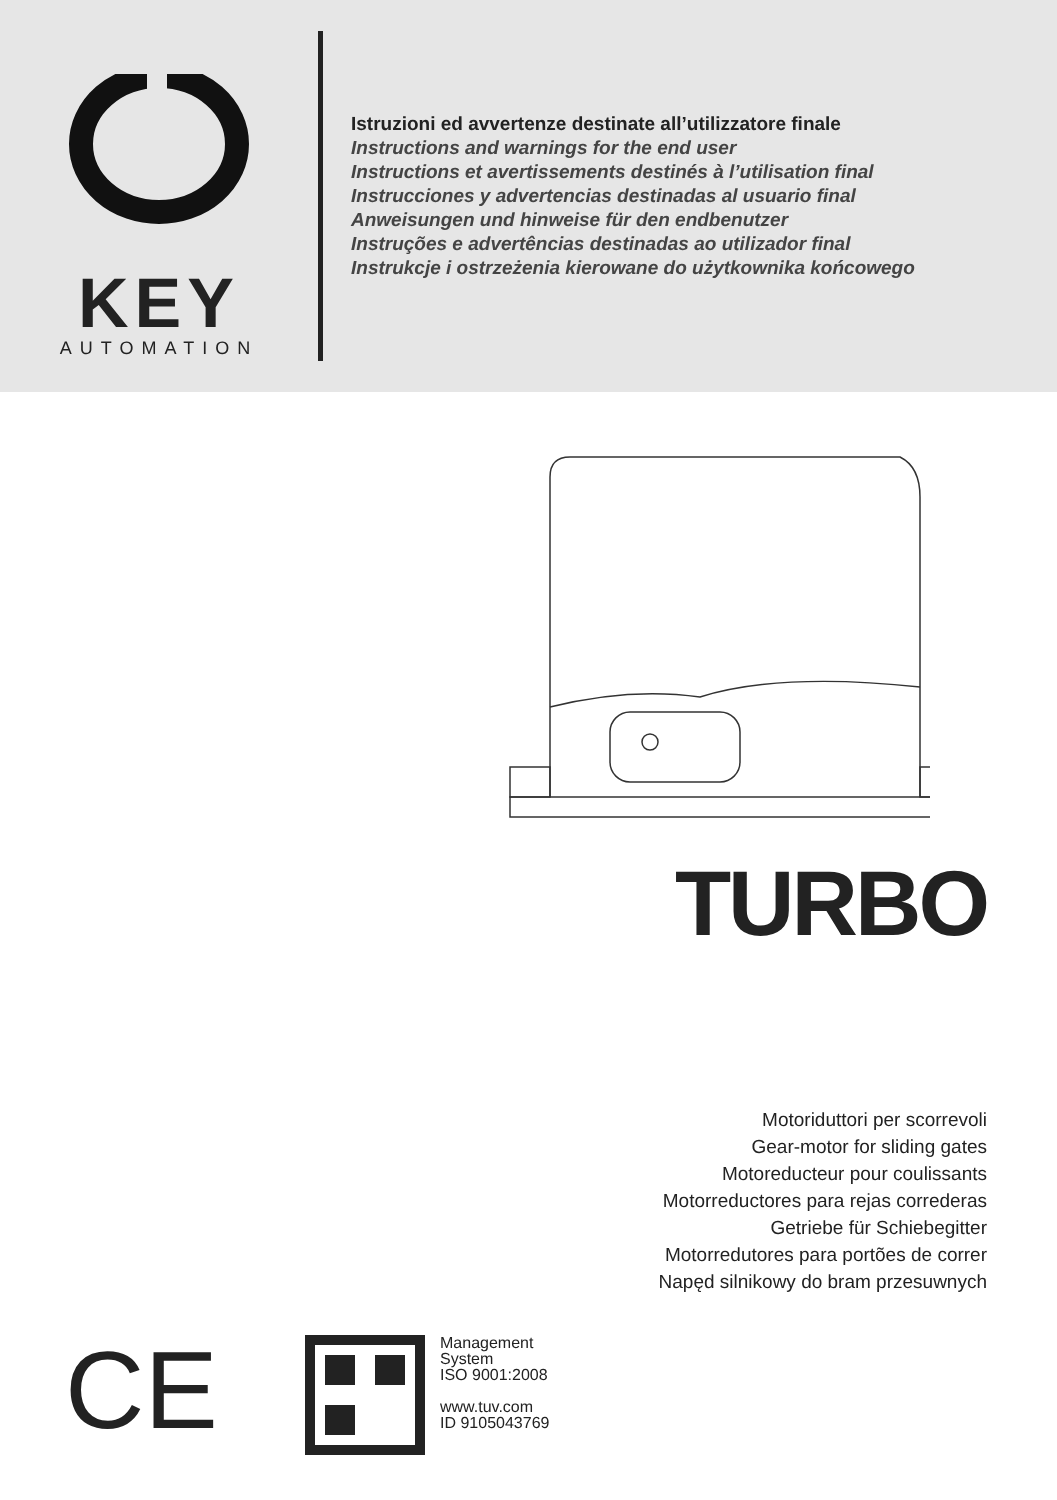KEY
AUTOMATION
Istruzioni ed avvertenze destinate all’utilizzatore finale
Instructions and warnings for the end user
Instructions et avertissements destinés à l’utilisation final
Instrucciones y advertencias destinadas al usuario final
Anweisungen und hinweise für den endbenutzer
Instruções e advertências destinadas ao utilizador final
Instrukcje i ostrzeżenia kierowane do użytkownika końcowego
TURBO
Motoriduttori per scorrevoli
Gear-motor for sliding gates
Motoreducteur pour coulissants
Motorreductores para rejas correderas
Getriebe für Schiebegitter
Motorredutores para portões de correr
Napęd silnikowy do bram przesuwnych
CE
Management
System
ISO 9001:2008
www.tuv.com
ID 9105043769